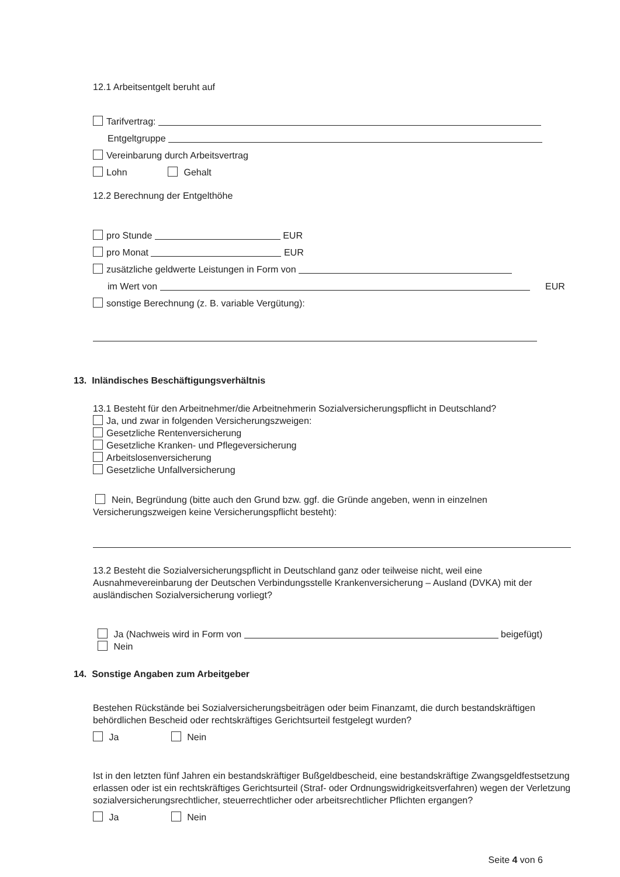12.1 Arbeitsentgelt beruht auf
Tarifvertrag:
Entgeltgruppe
Vereinbarung durch Arbeitsvertrag
Lohn Gehalt
12.2 Berechnung der Entgelthöhe
pro Stunde EUR
pro Monat EUR
zusätzliche geldwerte Leistungen in Form von
im Wert von EUR
sonstige Berechnung (z. B. variable Vergütung):
13. Inländisches Beschäftigungsverhältnis
13.1 Besteht für den Arbeitnehmer/die Arbeitnehmerin Sozialversicherungspflicht in Deutschland?
Ja, und zwar in folgenden Versicherungszweigen:
Gesetzliche Rentenversicherung
Gesetzliche Kranken- und Pflegeversicherung
Arbeitslosenversicherung
Gesetzliche Unfallversicherung
Nein, Begründung (bitte auch den Grund bzw. ggf. die Gründe angeben, wenn in einzelnen Versicherungszweigen keine Versicherungspflicht besteht):
13.2 Besteht die Sozialversicherungspflicht in Deutschland ganz oder teilweise nicht, weil eine Ausnahmevereinbarung der Deutschen Verbindungsstelle Krankenversicherung – Ausland (DVKA) mit der ausländischen Sozialversicherung vorliegt?
Ja (Nachweis wird in Form von beigefügt)
Nein
14. Sonstige Angaben zum Arbeitgeber
Bestehen Rückstände bei Sozialversicherungsbeiträgen oder beim Finanzamt, die durch bestandskräftigen behördlichen Bescheid oder rechtskräftiges Gerichtsurteil festgelegt wurden?
Ja Nein
Ist in den letzten fünf Jahren ein bestandskräftiger Bußgeldbescheid, eine bestandskräftige Zwangsgeldfestsetzung erlassen oder ist ein rechtskräftiges Gerichtsurteil (Straf- oder Ordnungswidrigkeitsverfahren) wegen der Verletzung sozialversicherungsrechtlicher, steuerrechtlicher oder arbeitsrechtlicher Pflichten ergangen?
Ja Nein
Seite 4 von 6